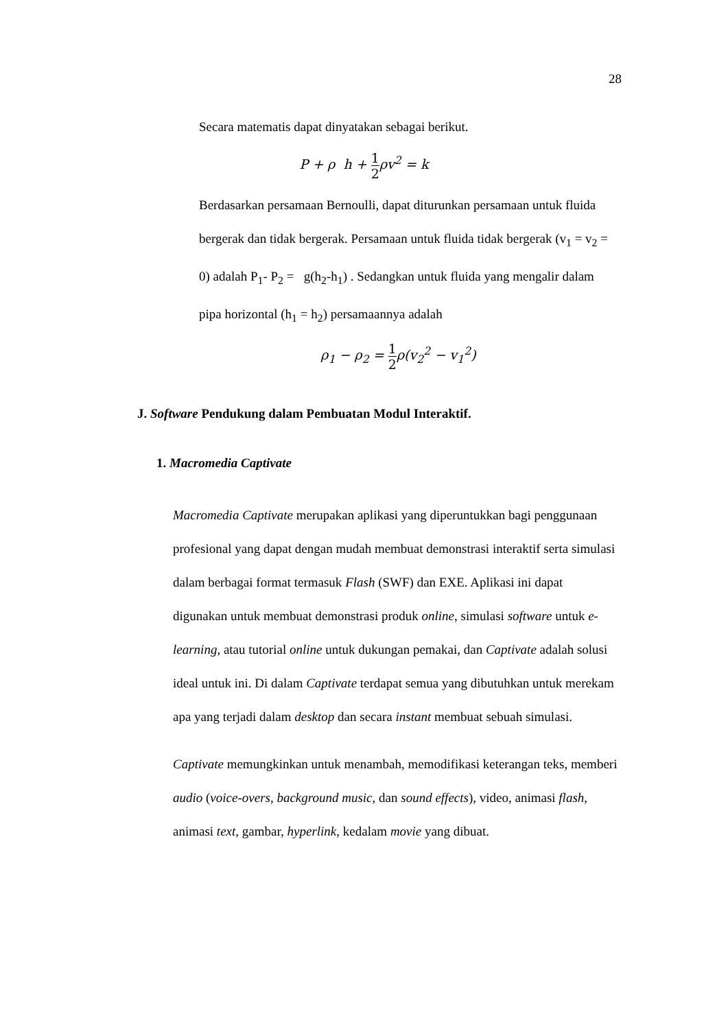28
Secara matematis dapat dinyatakan sebagai berikut.
P + ρ h + 1 2ρv<sup>2</sup> = k
Berdasarkan persamaan Bernoulli, dapat diturunkan persamaan untuk fluida bergerak dan tidak bergerak. Persamaan untuk fluida tidak bergerak (v<sub>1</sub> = v<sub>2</sub> = 0) adalah P<sub>1</sub>- P<sub>2</sub> = g(h<sub>2</sub>-h<sub>1</sub>) . Sedangkan untuk fluida yang mengalir dalam pipa horizontal (h<sub>1</sub> = h<sub>2</sub>) persamaannya adalah
ρ<sub>1</sub> − ρ<sub>2</sub> = 1 2ρ(v<sub>2</sub><sup>2</sup> − v<sub>1</sub><sup>2</sup>)
J. Software Pendukung dalam Pembuatan Modul Interaktif.
1. Macromedia Captivate
Macromedia Captivate merupakan aplikasi yang diperuntukkan bagi penggunaan profesional yang dapat dengan mudah membuat demonstrasi interaktif serta simulasi dalam berbagai format termasuk Flash (SWF) dan EXE. Aplikasi ini dapat digunakan untuk membuat demonstrasi produk online, simulasi software untuk e-learning, atau tutorial online untuk dukungan pemakai, dan Captivate adalah solusi ideal untuk ini. Di dalam Captivate terdapat semua yang dibutuhkan untuk merekam apa yang terjadi dalam desktop dan secara instant membuat sebuah simulasi.
Captivate memungkinkan untuk menambah, memodifikasi keterangan teks, memberi audio (voice-overs, background music, dan sound effects), video, animasi flash, animasi text, gambar, hyperlink, kedalam movie yang dibuat.